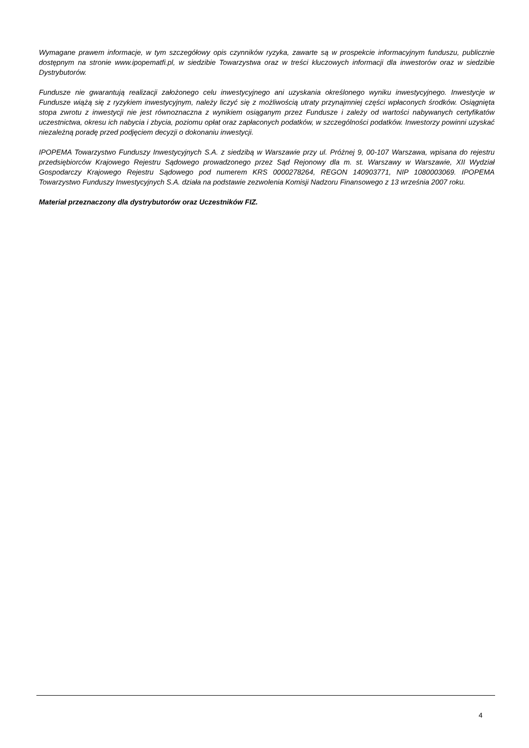Wymagane prawem informacje, w tym szczegółowy opis czynników ryzyka, zawarte są w prospekcie informacyjnym funduszu, publicznie dostępnym na stronie www.ipopematfi.pl, w siedzibie Towarzystwa oraz w treści kluczowych informacji dla inwestorów oraz w siedzibie Dystrybutorów.
Fundusze nie gwarantują realizacji założonego celu inwestycyjnego ani uzyskania określonego wyniku inwestycyjnego. Inwestycje w Fundusze wiążą się z ryzykiem inwestycyjnym, należy liczyć się z możliwością utraty przynajmniej części wpłaconych środków. Osiągnięta stopa zwrotu z inwestycji nie jest równoznaczna z wynikiem osiąganym przez Fundusze i zależy od wartości nabywanych certyfikatów uczestnictwa, okresu ich nabycia i zbycia, poziomu opłat oraz zapłaconych podatków, w szczególności podatków. Inwestorzy powinni uzyskać niezależną poradę przed podjęciem decyzji o dokonaniu inwestycji.
IPOPEMA Towarzystwo Funduszy Inwestycyjnych S.A. z siedzibą w Warszawie przy ul. Próżnej 9, 00-107 Warszawa, wpisana do rejestru przedsiębiorców Krajowego Rejestru Sądowego prowadzonego przez Sąd Rejonowy dla m. st. Warszawy w Warszawie, XII Wydział Gospodarczy Krajowego Rejestru Sądowego pod numerem KRS 0000278264, REGON 140903771, NIP 1080003069. IPOPEMA Towarzystwo Funduszy Inwestycyjnych S.A. działa na podstawie zezwolenia Komisji Nadzoru Finansowego z 13 września 2007 roku.
Materiał przeznaczony dla dystrybutorów oraz Uczestników FIZ.
4